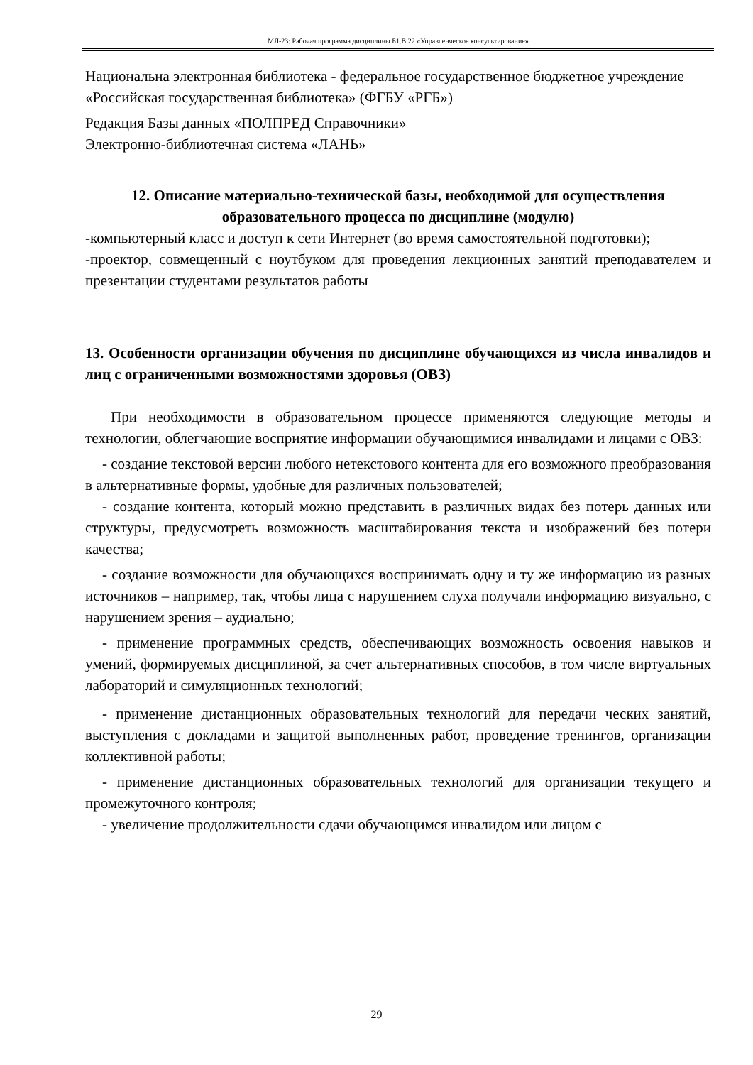МЛ-23: Рабочая программа дисциплины Б1.В.22 «Управленческое консультирование»
Национальна электронная библиотека - федеральное государственное бюджетное учреждение «Российская государственная библиотека» (ФГБУ «РГБ»)
Редакция Базы данных «ПОЛПРЕД Справочники»
Электронно-библиотечная система «ЛАНЬ»
12. Описание материально-технической базы, необходимой для осуществления образовательного процесса по дисциплине (модулю)
-компьютерный класс и доступ к сети Интернет (во время самостоятельной подготовки);
-проектор, совмещенный с ноутбуком для проведения лекционных занятий преподавателем и презентации студентами результатов работы
13. Особенности организации обучения по дисциплине обучающихся из числа инвалидов и лиц с ограниченными возможностями здоровья (ОВЗ)
При необходимости в образовательном процессе применяются следующие методы и технологии, облегчающие восприятие информации обучающимися инвалидами и лицами с ОВЗ:
- создание текстовой версии любого нетекстового контента для его возможного преобразования в альтернативные формы, удобные для различных пользователей;
- создание контента, который можно представить в различных видах без потерь данных или структуры, предусмотреть возможность масштабирования текста и изображений без потери качества;
- создание возможности для обучающихся воспринимать одну и ту же информацию из разных источников – например, так, чтобы лица с нарушением слуха получали информацию визуально, с нарушением зрения – аудиально;
- применение программных средств, обеспечивающих возможность освоения навыков и умений, формируемых дисциплиной, за счет альтернативных способов, в том числе виртуальных лабораторий и симуляционных технологий;
- применение дистанционных образовательных технологий для передачи ческих занятий, выступления с докладами и защитой выполненных работ, проведение тренингов, организации коллективной работы;
- применение дистанционных образовательных технологий для организации текущего и промежуточного контроля;
- увеличение продолжительности сдачи обучающимся инвалидом или лицом с
29